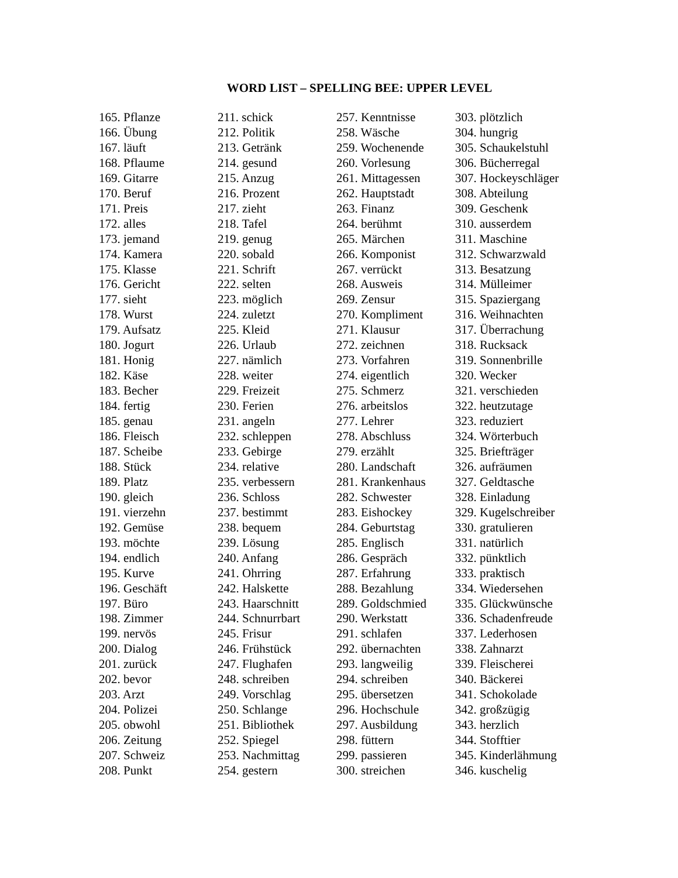WORD LIST – SPELLING BEE: UPPER LEVEL
165. Pflanze
166. Übung
167. läuft
168. Pflaume
169. Gitarre
170. Beruf
171. Preis
172. alles
173. jemand
174. Kamera
175. Klasse
176. Gericht
177. sieht
178. Wurst
179. Aufsatz
180. Jogurt
181. Honig
182. Käse
183. Becher
184. fertig
185. genau
186. Fleisch
187. Scheibe
188. Stück
189. Platz
190. gleich
191. vierzehn
192. Gemüse
193. möchte
194. endlich
195. Kurve
196. Geschäft
197. Büro
198. Zimmer
199. nervös
200. Dialog
201. zurück
202. bevor
203. Arzt
204. Polizei
205. obwohl
206. Zeitung
207. Schweiz
208. Punkt
211. schick
212. Politik
213. Getränk
214. gesund
215. Anzug
216. Prozent
217. zieht
218. Tafel
219. genug
220. sobald
221. Schrift
222. selten
223. möglich
224. zuletzt
225. Kleid
226. Urlaub
227. nämlich
228. weiter
229. Freizeit
230. Ferien
231. angeln
232. schleppen
233. Gebirge
234. relative
235. verbessern
236. Schloss
237. bestimmt
238. bequem
239. Lösung
240. Anfang
241. Ohrring
242. Halskette
243. Haarschnitt
244. Schnurrbart
245. Frisur
246. Frühstück
247. Flughafen
248. schreiben
249. Vorschlag
250. Schlange
251. Bibliothek
252. Spiegel
253. Nachmittag
254. gestern
257. Kenntnisse
258. Wäsche
259. Wochenende
260. Vorlesung
261. Mittagessen
262. Hauptstadt
263. Finanz
264. berühmt
265. Märchen
266. Komponist
267. verrückt
268. Ausweis
269. Zensur
270. Kompliment
271. Klausur
272. zeichnen
273. Vorfahren
274. eigentlich
275. Schmerz
276. arbeitslos
277. Lehrer
278. Abschluss
279. erzählt
280. Landschaft
281. Krankenhaus
282. Schwester
283. Eishockey
284. Geburtstag
285. Englisch
286. Gespräch
287. Erfahrung
288. Bezahlung
289. Goldschmied
290. Werkstatt
291. schlafen
292. übernachten
293. langweilig
294. schreiben
295. übersetzen
296. Hochschule
297. Ausbildung
298. füttern
299. passieren
300. streichen
303. plötzlich
304. hungrig
305. Schaukelstuhl
306. Bücherregal
307. Hockeyschläger
308. Abteilung
309. Geschenk
310. ausserdem
311. Maschine
312. Schwarzwald
313. Besatzung
314. Mülleimer
315. Spaziergang
316. Weihnachten
317. Überrachung
318. Rucksack
319. Sonnenbrille
320. Wecker
321. verschieden
322. heutzutage
323. reduziert
324. Wörterbuch
325. Briefträger
326. aufräumen
327. Geldtasche
328. Einladung
329. Kugelschreiber
330. gratulieren
331. natürlich
332. pünktlich
333. praktisch
334. Wiedersehen
335. Glückwünsche
336. Schadenfreude
337. Lederhosen
338. Zahnarzt
339. Fleischerei
340. Bäckerei
341. Schokolade
342. großzügig
343. herzlich
344. Stofftier
345. Kinderlähmung
346. kuschelig